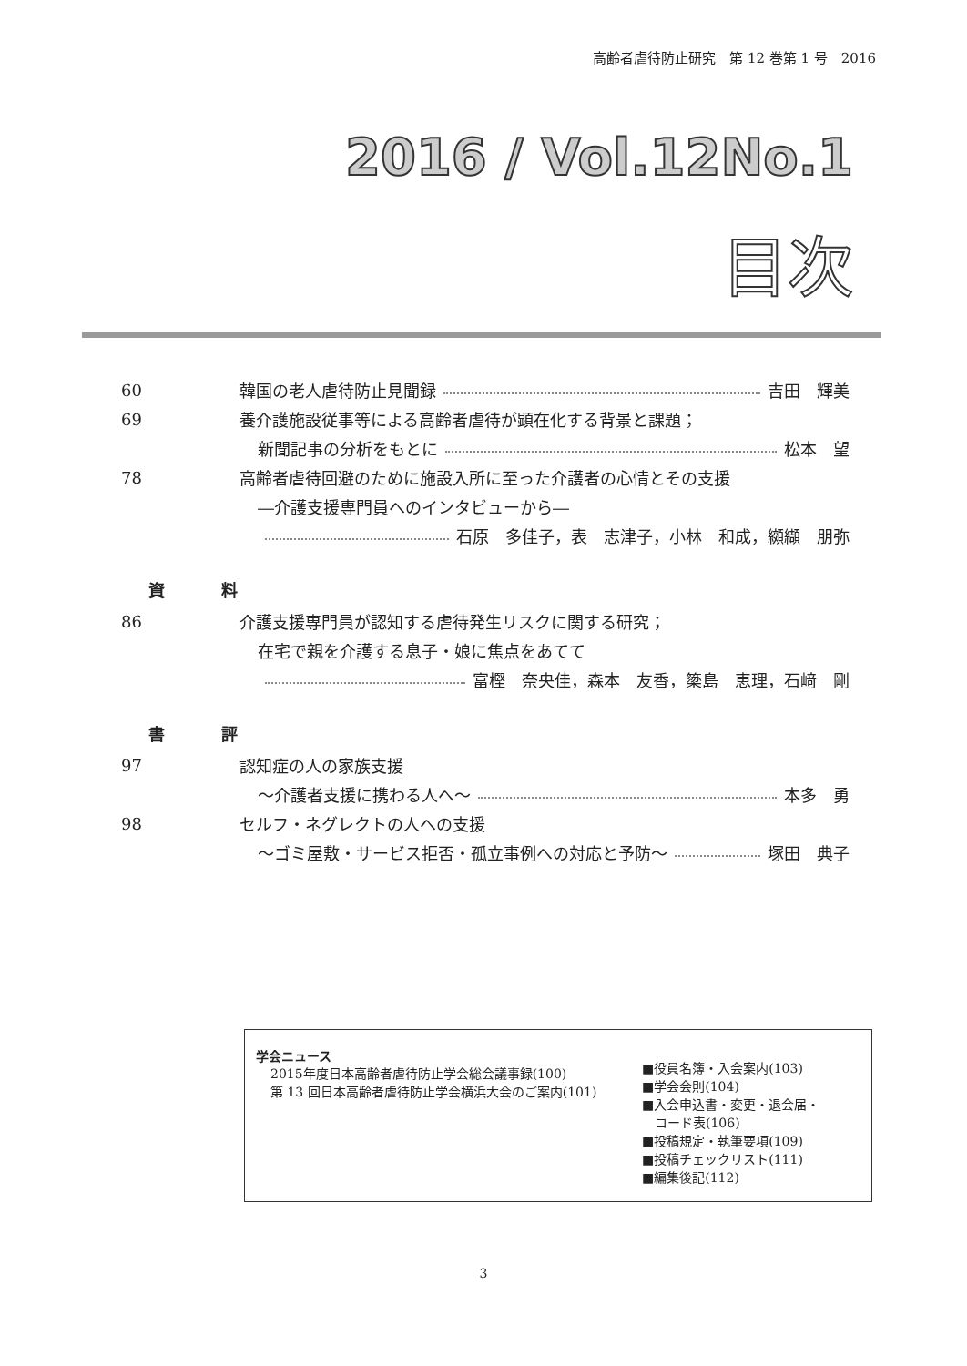高齢者虐待防止研究　第 12 巻第 1 号　2016
2016 / Vol.12No.1
目次
60 韓国の老人虐待防止見聞録 吉田　輝美
69 養介護施設従事等による高齢者虐待が顕在化する背景と課題；
新聞記事の分析をもとに 松本　望
78 高齢者虐待回避のために施設入所に至った介護者の心情とその支援
―介護支援専門員へのインタビューから―
石原　多佳子，表　志津子，小林　和成，纐纈　朋弥
資 料
86 介護支援専門員が認知する虐待発生リスクに関する研究；
在宅で親を介護する息子・娘に焦点をあてて
富樫　奈央佳，森本　友香，簗島　恵理，石﨑　剛
書 評
97 認知症の人の家族支援
～介護者支援に携わる人へ～ 本多　勇
98 セルフ・ネグレクトの人への支援
～ゴミ屋敷・サービス拒否・孤立事例への対応と予防～ 塚田　典子
学会ニュース
2015年度日本高齢者虐待防止学会総会議事録(100)
第 13 回日本高齢者虐待防止学会横浜大会のご案内(101)
■役員名簿・入会案内(103)
■学会会則(104)
■入会申込書・変更・退会届・
　コード表(106)
■投稿規定・執筆要項(109)
■投稿チェックリスト(111)
■編集後記(112)
3